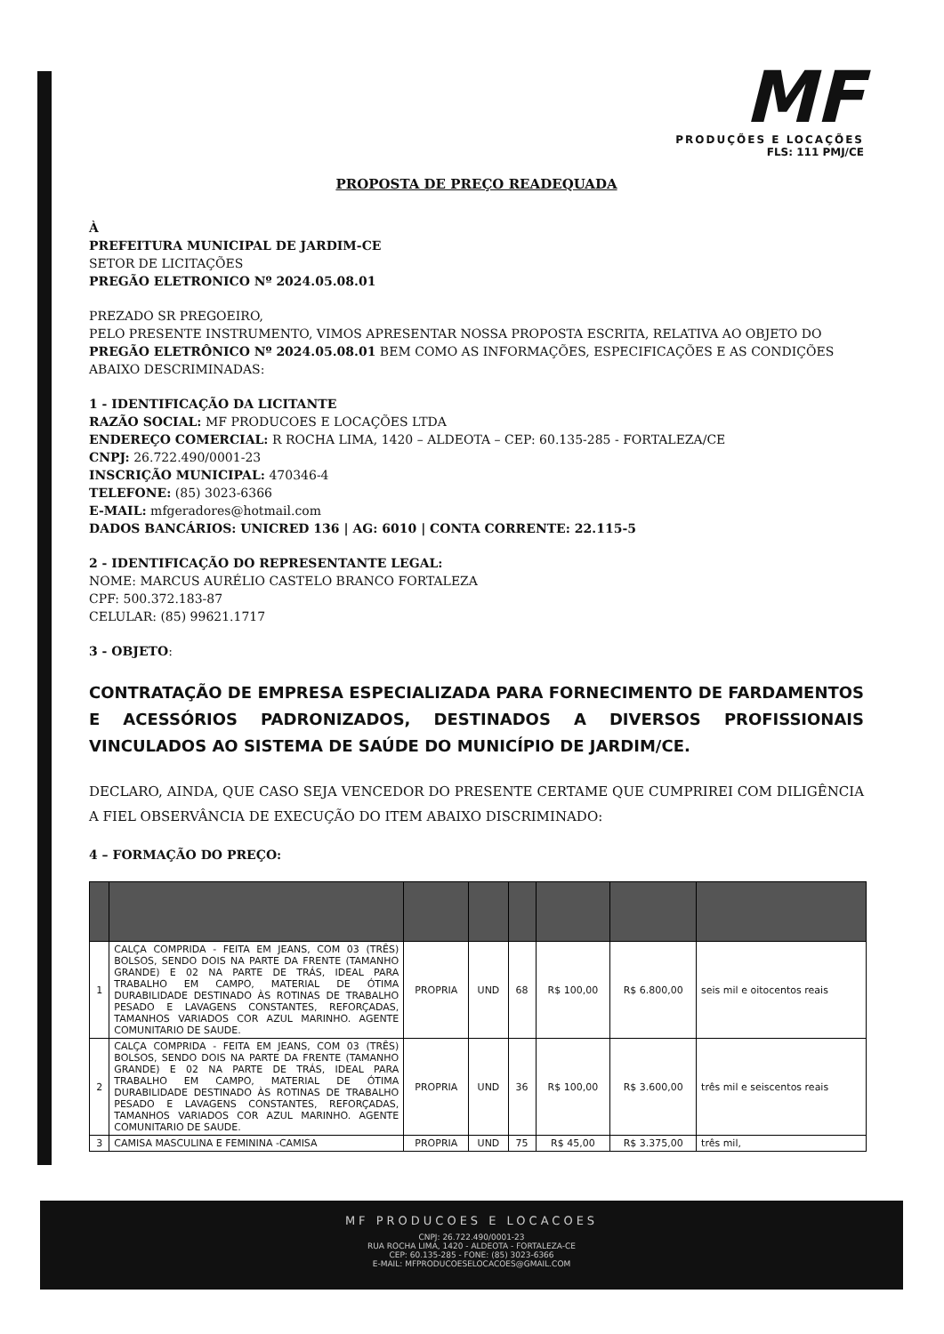MF
PRODUÇÕES E LOCAÇÕES
FLS: 111 PMJ/CE
PROPOSTA DE PREÇO READEQUADA
À
PREFEITURA MUNICIPAL DE JARDIM-CE
SETOR DE LICITAÇÕES
PREGÃO ELETRONICO Nº 2024.05.08.01
PREZADO SR PREGOEIRO,
PELO PRESENTE INSTRUMENTO, VIMOS APRESENTAR NOSSA PROPOSTA ESCRITA, RELATIVA AO OBJETO DO PREGÃO ELETRÔNICO Nº 2024.05.08.01 BEM COMO AS INFORMAÇÕES, ESPECIFICAÇÕES E AS CONDIÇÕES ABAIXO DESCRIMINADAS:
1 - IDENTIFICAÇÃO DA LICITANTE
RAZÃO SOCIAL: MF PRODUCOES E LOCAÇÕES LTDA
ENDEREÇO COMERCIAL: R ROCHA LIMA, 1420 – ALDEOTA – CEP: 60.135-285 - FORTALEZA/CE
CNPJ: 26.722.490/0001-23
INSCRIÇÃO MUNICIPAL: 470346-4
TELEFONE: (85) 3023-6366
E-MAIL: mfgeradores@hotmail.com
DADOS BANCÁRIOS: UNICRED 136 | AG: 6010 | CONTA CORRENTE: 22.115-5
2 - IDENTIFICAÇÃO DO REPRESENTANTE LEGAL:
NOME: MARCUS AURÉLIO CASTELO BRANCO FORTALEZA
CPF: 500.372.183-87
CELULAR: (85) 99621.1717
3 - OBJETO:
CONTRATAÇÃO DE EMPRESA ESPECIALIZADA PARA FORNECIMENTO DE FARDAMENTOS E ACESSÓRIOS PADRONIZADOS, DESTINADOS A DIVERSOS PROFISSIONAIS VINCULADOS AO SISTEMA DE SAÚDE DO MUNICÍPIO DE JARDIM/CE.
DECLARO, AINDA, QUE CASO SEJA VENCEDOR DO PRESENTE CERTAME QUE CUMPRIREI COM DILIGÊNCIA A FIEL OBSERVÂNCIA DE EXECUÇÃO DO ITEM ABAIXO DISCRIMINADO:
4 – FORMAÇÃO DO PREÇO:
| 1 | CALÇA COMPRIDA - FEITA EM JEANS, COM 03 (TRÊS) BOLSOS, SENDO DOIS NA PARTE DA FRENTE (TAMANHO GRANDE) E 02 NA PARTE DE TRÁS, IDEAL PARA TRABALHO EM CAMPO, MATERIAL DE ÓTIMA DURABILIDADE DESTINADO ÀS ROTINAS DE TRABALHO PESADO E LAVAGENS CONSTANTES, REFORÇADAS, TAMANHOS VARIADOS COR AZUL MARINHO. AGENTE COMUNITARIO DE SAUDE. | PROPRIA | UND | 68 | R$ 100,00 | R$ 6.800,00 | seis mil e oitocentos reais |
| 2 | CALÇA COMPRIDA - FEITA EM JEANS, COM 03 (TRÊS) BOLSOS, SENDO DOIS NA PARTE DA FRENTE (TAMANHO GRANDE) E 02 NA PARTE DE TRÁS, IDEAL PARA TRABALHO EM CAMPO, MATERIAL DE ÓTIMA DURABILIDADE DESTINADO ÀS ROTINAS DE TRABALHO PESADO E LAVAGENS CONSTANTES, REFORÇADAS, TAMANHOS VARIADOS COR AZUL MARINHO. AGENTE COMUNITARIO DE SAUDE. | PROPRIA | UND | 36 | R$ 100,00 | R$ 3.600,00 | três mil e seiscentos reais |
| 3 | CAMISA MASCULINA E FEMININA -CAMISA | PROPRIA | UND | 75 | R$ 45,00 | R$ 3.375,00 | três mil, |
MF PRODUCOES E LOCACOES
CNPJ: 26.722.490/0001-23
RUA ROCHA LIMA, 1420 - ALDEOTA - FORTALEZA-CE
CEP: 60.135-285 - FONE: (85) 3023-6366
E-MAIL: MFPRODUCOESELOCACOES@GMAIL.COM